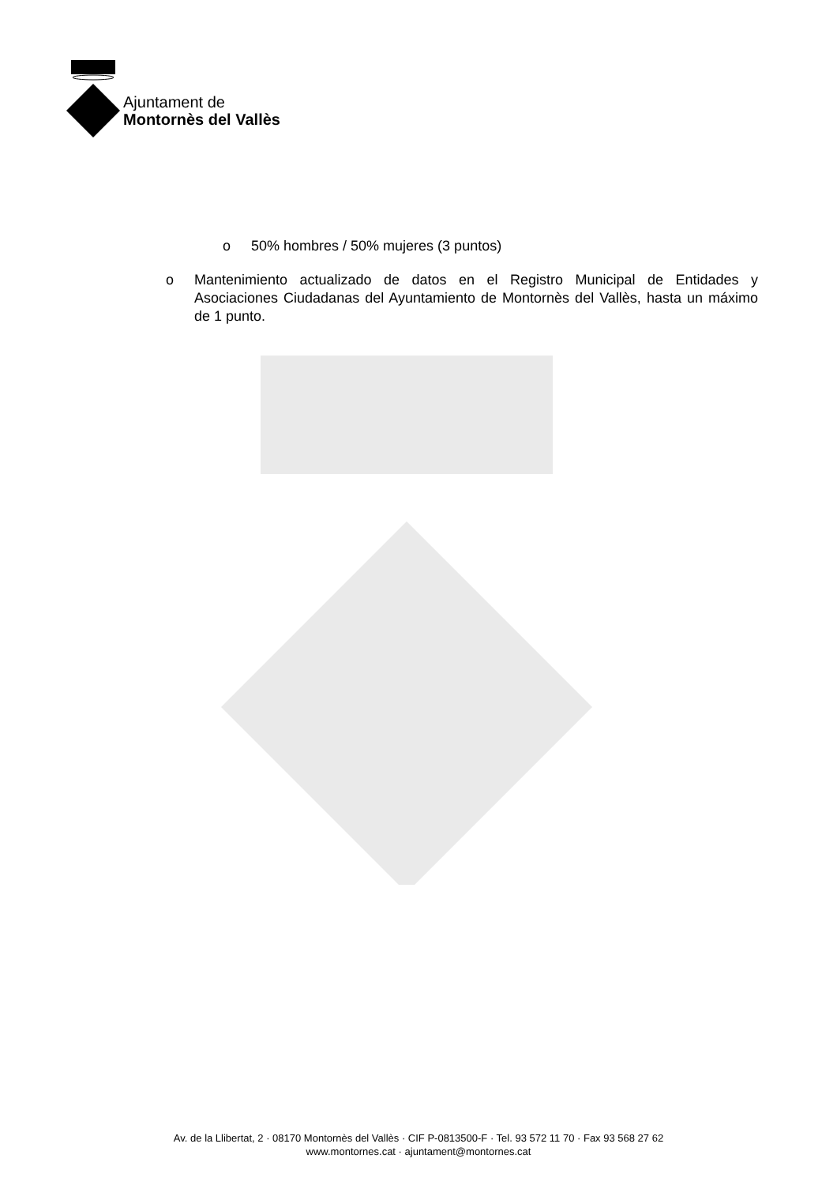Ajuntament de
Montornès del Vallès
o 50% hombres / 50% mujeres (3 puntos)
o Mantenimiento actualizado de datos en el Registro Municipal de Entidades y Asociaciones Ciudadanas del Ayuntamiento de Montornès del Vallès, hasta un máximo de 1 punto.
Av. de la Llibertat, 2 · 08170 Montornès del Vallès · CIF P-0813500-F · Tel. 93 572 11 70 · Fax 93 568 27 62
www.montornes.cat · ajuntament@montornes.cat